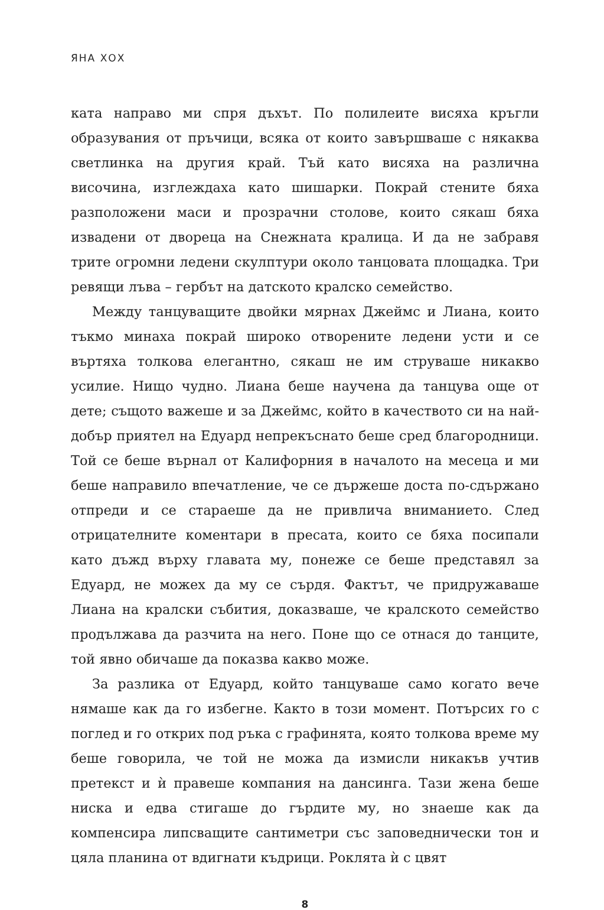ЯНА ХОХ
ката направо ми спря дъхът. По полилеите висяха кръгли образувания от пръчици, всяка от които завършваше с някаква светлинка на другия край. Тъй като висяха на различна височина, изглеждаха като шишарки. Покрай стените бяха разположени маси и прозрачни столове, които сякаш бяха извадени от двореца на Снежната кралица. И да не забравя трите огромни ледени скулптури около танцовата площадка. Три ревящи лъва – гербът на датското кралско семейство.
Между танцуващите двойки мярнах Джеймс и Лиана, които тъкмо минаха покрай широко отворените ледени усти и се въртяха толкова елегантно, сякаш не им струваше никакво усилие. Нищо чудно. Лиана беше научена да танцува още от дете; същото важеше и за Джеймс, който в качеството си на най-добър приятел на Едуард непрекъснато беше сред благородници. Той се беше върнал от Калифорния в началото на месеца и ми беше направило впечатление, че се държеше доста по-сдържано отпреди и се стараеше да не привлича вниманието. След отрицателните коментари в пресата, които се бяха посипали като дъжд върху главата му, понеже се беше представял за Едуард, не можех да му се сърдя. Фактът, че придружаваше Лиана на кралски събития, доказваше, че кралското семейство продължава да разчита на него. Поне що се отнася до танците, той явно обичаше да показва какво може.
За разлика от Едуард, който танцуваше само когато вече нямаше как да го избегне. Както в този момент. Потърсих го с поглед и го открих под ръка с графинята, която толкова време му беше говорила, че той не можа да измисли никакъв учтив претекст и ѝ правеше компания на дансинга. Тази жена беше ниска и едва стигаше до гърдите му, но знаеше как да компенсира липсващите сантиметри със заповеднически тон и цяла планина от вдигнати къдрици. Роклята ѝ с цвят
8